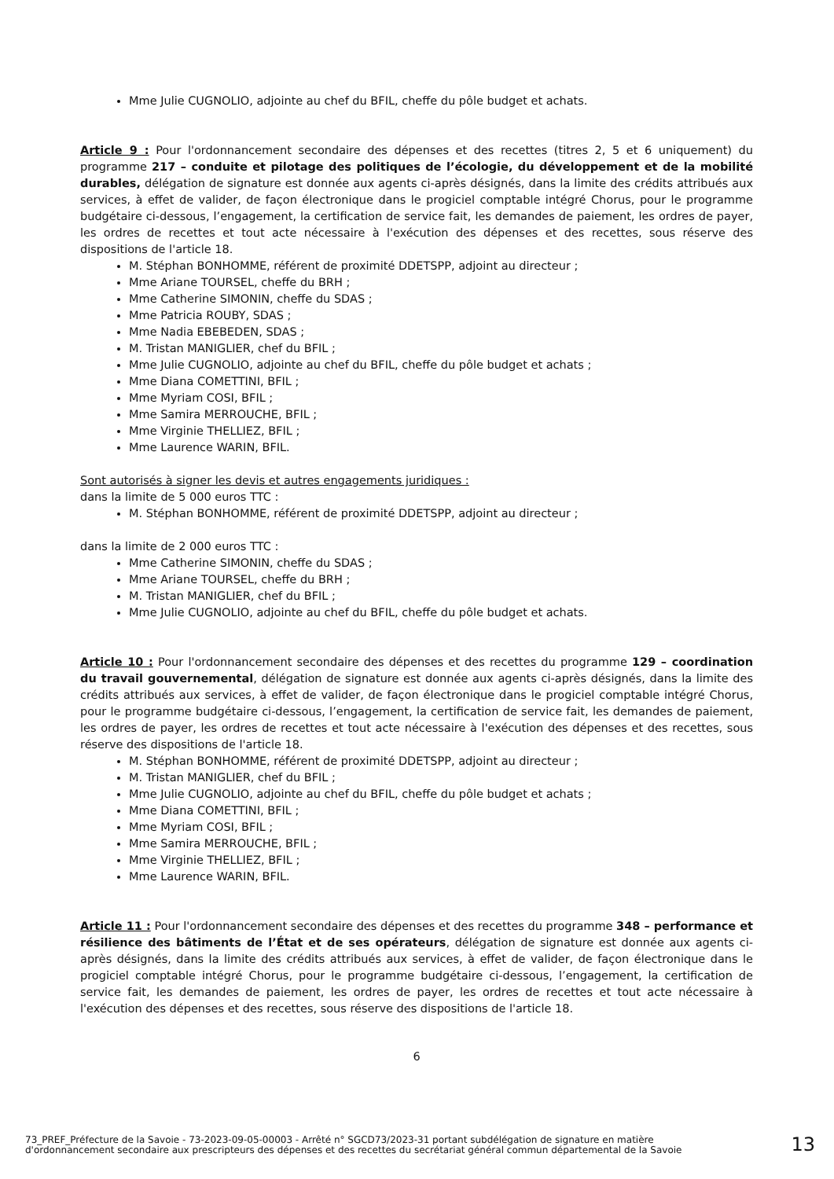Mme Julie CUGNOLIO, adjointe au chef du BFIL, cheffe du pôle budget et achats.
Article 9 : Pour l'ordonnancement secondaire des dépenses et des recettes (titres 2, 5 et 6 uniquement) du programme 217 – conduite et pilotage des politiques de l’écologie, du développement et de la mobilité durables, délégation de signature est donnée aux agents ci-après désignés, dans la limite des crédits attribués aux services, à effet de valider, de façon électronique dans le progiciel comptable intégré Chorus, pour le programme budgétaire ci-dessous, l’engagement, la certification de service fait, les demandes de paiement, les ordres de payer, les ordres de recettes et tout acte nécessaire à l'exécution des dépenses et des recettes, sous réserve des dispositions de l'article 18.
M. Stéphan BONHOMME, référent de proximité DDETSPP, adjoint au directeur ;
Mme Ariane TOURSEL, cheffe du BRH ;
Mme Catherine SIMONIN, cheffe du SDAS ;
Mme Patricia ROUBY, SDAS ;
Mme Nadia EBEBEDEN, SDAS ;
M. Tristan MANIGLIER, chef du BFIL ;
Mme Julie CUGNOLIO, adjointe au chef du BFIL, cheffe du pôle budget et achats ;
Mme Diana COMETTINI, BFIL ;
Mme Myriam COSI, BFIL ;
Mme Samira MERROUCHE, BFIL ;
Mme Virginie THELLIEZ, BFIL ;
Mme Laurence WARIN, BFIL.
Sont autorisés à signer les devis et autres engagements juridiques :
dans la limite de 5 000 euros TTC :
M. Stéphan BONHOMME, référent de proximité DDETSPP, adjoint au directeur ;
dans la limite de 2 000 euros TTC :
Mme Catherine SIMONIN, cheffe du SDAS ;
Mme Ariane TOURSEL, cheffe du BRH ;
M. Tristan MANIGLIER, chef du BFIL ;
Mme Julie CUGNOLIO, adjointe au chef du BFIL, cheffe du pôle budget et achats.
Article 10 : Pour l'ordonnancement secondaire des dépenses et des recettes du programme 129 – coordination du travail gouvernemental, délégation de signature est donnée aux agents ci-après désignés, dans la limite des crédits attribués aux services, à effet de valider, de façon électronique dans le progiciel comptable intégré Chorus, pour le programme budgétaire ci-dessous, l’engagement, la certification de service fait, les demandes de paiement, les ordres de payer, les ordres de recettes et tout acte nécessaire à l'exécution des dépenses et des recettes, sous réserve des dispositions de l'article 18.
M. Stéphan BONHOMME, référent de proximité DDETSPP, adjoint au directeur ;
M. Tristan MANIGLIER, chef du BFIL ;
Mme Julie CUGNOLIO, adjointe au chef du BFIL, cheffe du pôle budget et achats ;
Mme Diana COMETTINI, BFIL ;
Mme Myriam COSI, BFIL ;
Mme Samira MERROUCHE, BFIL ;
Mme Virginie THELLIEZ, BFIL ;
Mme Laurence WARIN, BFIL.
Article 11 : Pour l'ordonnancement secondaire des dépenses et des recettes du programme 348 – performance et résilience des bâtiments de l’État et de ses opérateurs, délégation de signature est donnée aux agents ci-après désignés, dans la limite des crédits attribués aux services, à effet de valider, de façon électronique dans le progiciel comptable intégré Chorus, pour le programme budgétaire ci-dessous, l’engagement, la certification de service fait, les demandes de paiement, les ordres de payer, les ordres de recettes et tout acte nécessaire à l'exécution des dépenses et des recettes, sous réserve des dispositions de l'article 18.
6
73_PREF_Préfecture de la Savoie - 73-2023-09-05-00003 - Arrêté n° SGCD73/2023-31 portant subdélégation de signature en matière d'ordonnancement secondaire aux prescripteurs des dépenses et des recettes du secrétariat général commun départemental de la Savoie
13